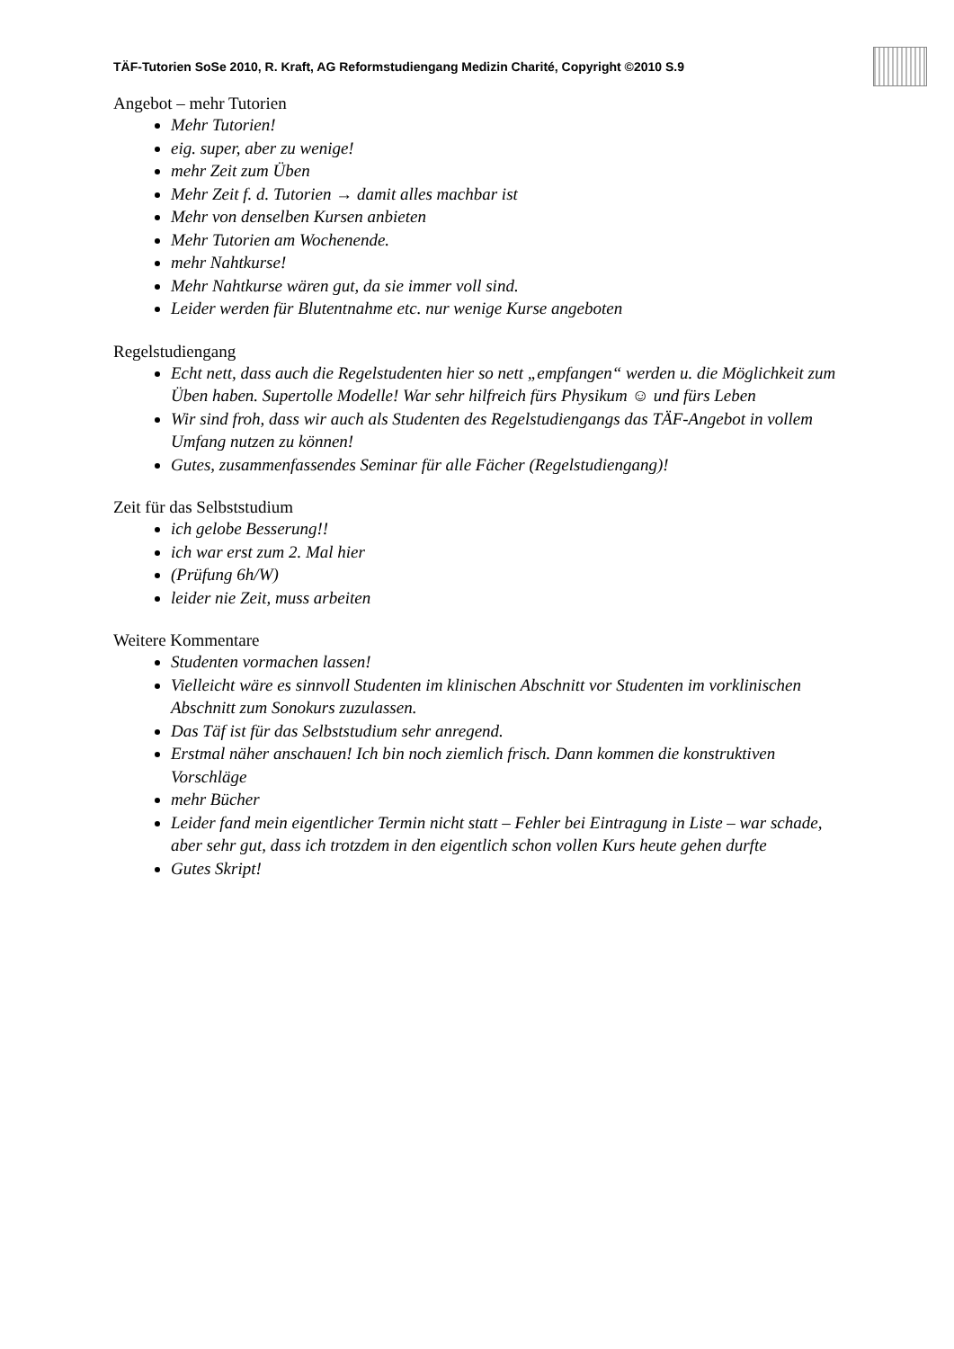TÄF-Tutorien SoSe 2010, R. Kraft, AG Reformstudiengang Medizin Charité, Copyright ©2010 S.9
Angebot – mehr Tutorien
Mehr Tutorien!
eig. super, aber zu wenige!
mehr Zeit zum Üben
Mehr Zeit f. d. Tutorien → damit alles machbar ist
Mehr von denselben Kursen anbieten
Mehr Tutorien am Wochenende.
mehr Nahtkurse!
Mehr Nahtkurse wären gut, da sie immer voll sind.
Leider werden für Blutentnahme etc. nur wenige Kurse angeboten
Regelstudiengang
Echt nett, dass auch die Regelstudenten hier so nett „empfangen“ werden u. die Möglichkeit zum Üben haben. Supertolle Modelle! War sehr hilfreich fürs Physikum ☺ und fürs Leben
Wir sind froh, dass wir auch als Studenten des Regelstudiengangs das TÄF-Angebot in vollem Umfang nutzen zu können!
Gutes, zusammenfassendes Seminar für alle Fächer (Regelstudiengang)!
Zeit für das Selbststudium
ich gelobe Besserung!!
ich war erst zum 2. Mal hier
(Prüfung 6h/W)
leider nie Zeit, muss arbeiten
Weitere Kommentare
Studenten vormachen lassen!
Vielleicht wäre es sinnvoll Studenten im klinischen Abschnitt vor Studenten im vorklinischen Abschnitt zum Sonokurs zuzulassen.
Das Täf ist für das Selbststudium sehr anregend.
Erstmal näher anschauen! Ich bin noch ziemlich frisch. Dann kommen die konstruktiven Vorschläge
mehr Bücher
Leider fand mein eigentlicher Termin nicht statt – Fehler bei Eintragung in Liste – war schade, aber sehr gut, dass ich trotzdem in den eigentlich schon vollen Kurs heute gehen durfte
Gutes Skript!